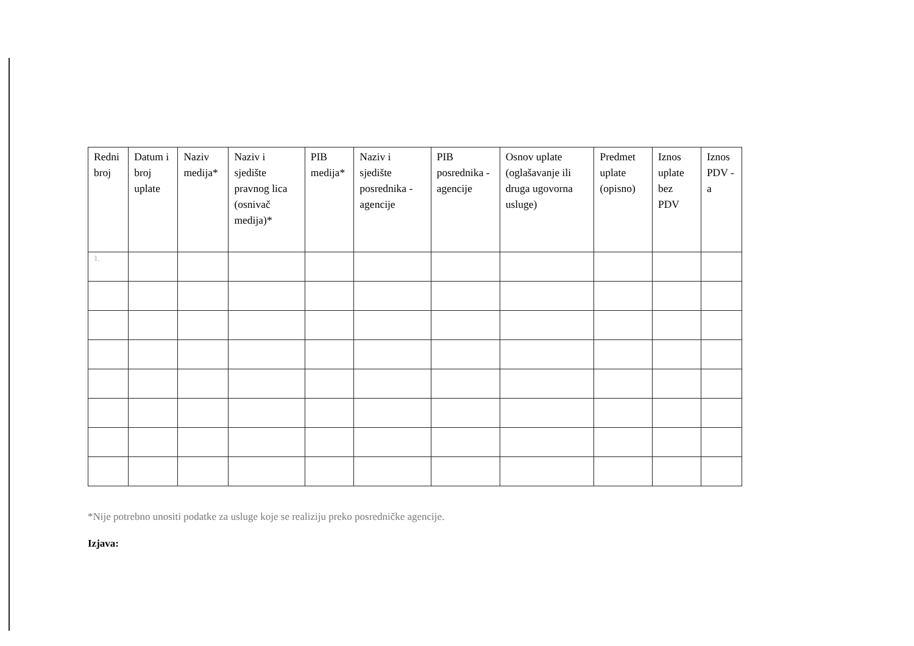| Redni broj | Datum i broj uplate | Naziv medija* | Naziv i sjedište pravnog lica (osnivač medija)* | PIB medija* | Naziv i sjedište posrednika - agencije | PIB posrednika - agencije | Osnov uplate (oglašavanje ili druga ugovorna usluge) | Predmet uplate (opisno) | Iznos uplate bez PDV | Iznos PDV - a |
| --- | --- | --- | --- | --- | --- | --- | --- | --- | --- | --- |
| 1. | | | | | | | | | | |
*Nije potrebno unositi podatke za usluge koje se realiziju preko posredničke agencije.
Izjava: